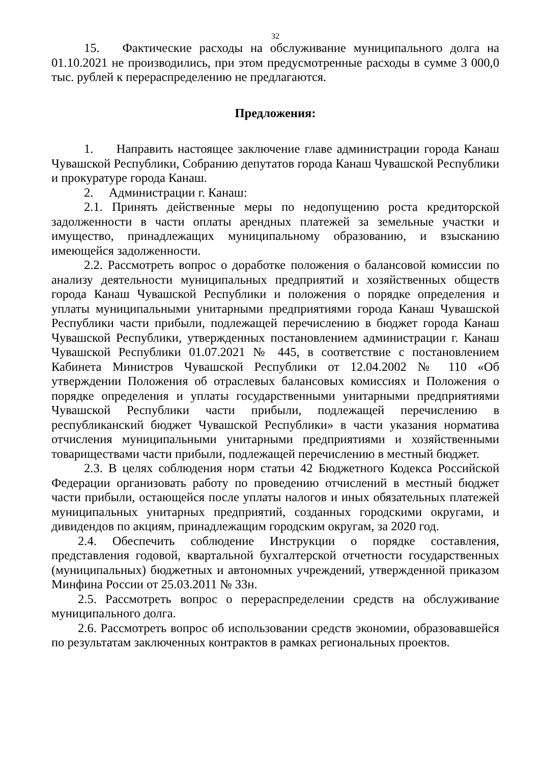32
15. Фактические расходы на обслуживание муниципального долга на 01.10.2021 не производились, при этом предусмотренные расходы в сумме 3 000,0 тыс. рублей к перераспределению не предлагаются.
Предложения:
1. Направить настоящее заключение главе администрации города Канаш Чувашской Республики, Собранию депутатов города Канаш Чувашской Республики и прокуратуре города Канаш.
2. Администрации г. Канаш:
2.1. Принять действенные меры по недопущению роста кредиторской задолженности в части оплаты арендных платежей за земельные участки и имущество, принадлежащих муниципальному образованию, и взысканию имеющейся задолженности.
2.2. Рассмотреть вопрос о доработке положения о балансовой комиссии по анализу деятельности муниципальных предприятий и хозяйственных обществ города Канаш Чувашской Республики и положения о порядке определения и уплаты муниципальными унитарными предприятиями города Канаш Чувашской Республики части прибыли, подлежащей перечислению в бюджет города Канаш Чувашской Республики, утвержденных постановлением администрации г. Канаш Чувашской Республики 01.07.2021 № 445, в соответствие с постановлением Кабинета Министров Чувашской Республики от 12.04.2002 № 110 «Об утверждении Положения об отраслевых балансовых комиссиях и Положения о порядке определения и уплаты государственными унитарными предприятиями Чувашской Республики части прибыли, подлежащей перечислению в республиканский бюджет Чувашской Республики» в части указания норматива отчисления муниципальными унитарными предприятиями и хозяйственными товариществами части прибыли, подлежащей перечислению в местный бюджет.
2.3. В целях соблюдения норм статьи 42 Бюджетного Кодекса Российской Федерации организовать работу по проведению отчислений в местный бюджет части прибыли, остающейся после уплаты налогов и иных обязательных платежей муниципальных унитарных предприятий, созданных городскими округами, и дивидендов по акциям, принадлежащим городским округам, за 2020 год.
2.4. Обеспечить соблюдение Инструкции о порядке составления, представления годовой, квартальной бухгалтерской отчетности государственных (муниципальных) бюджетных и автономных учреждений, утвержденной приказом Минфина России от 25.03.2011 № 33н.
2.5. Рассмотреть вопрос о перераспределении средств на обслуживание муниципального долга.
2.6. Рассмотреть вопрос об использовании средств экономии, образовавшейся по результатам заключенных контрактов в рамках региональных проектов.